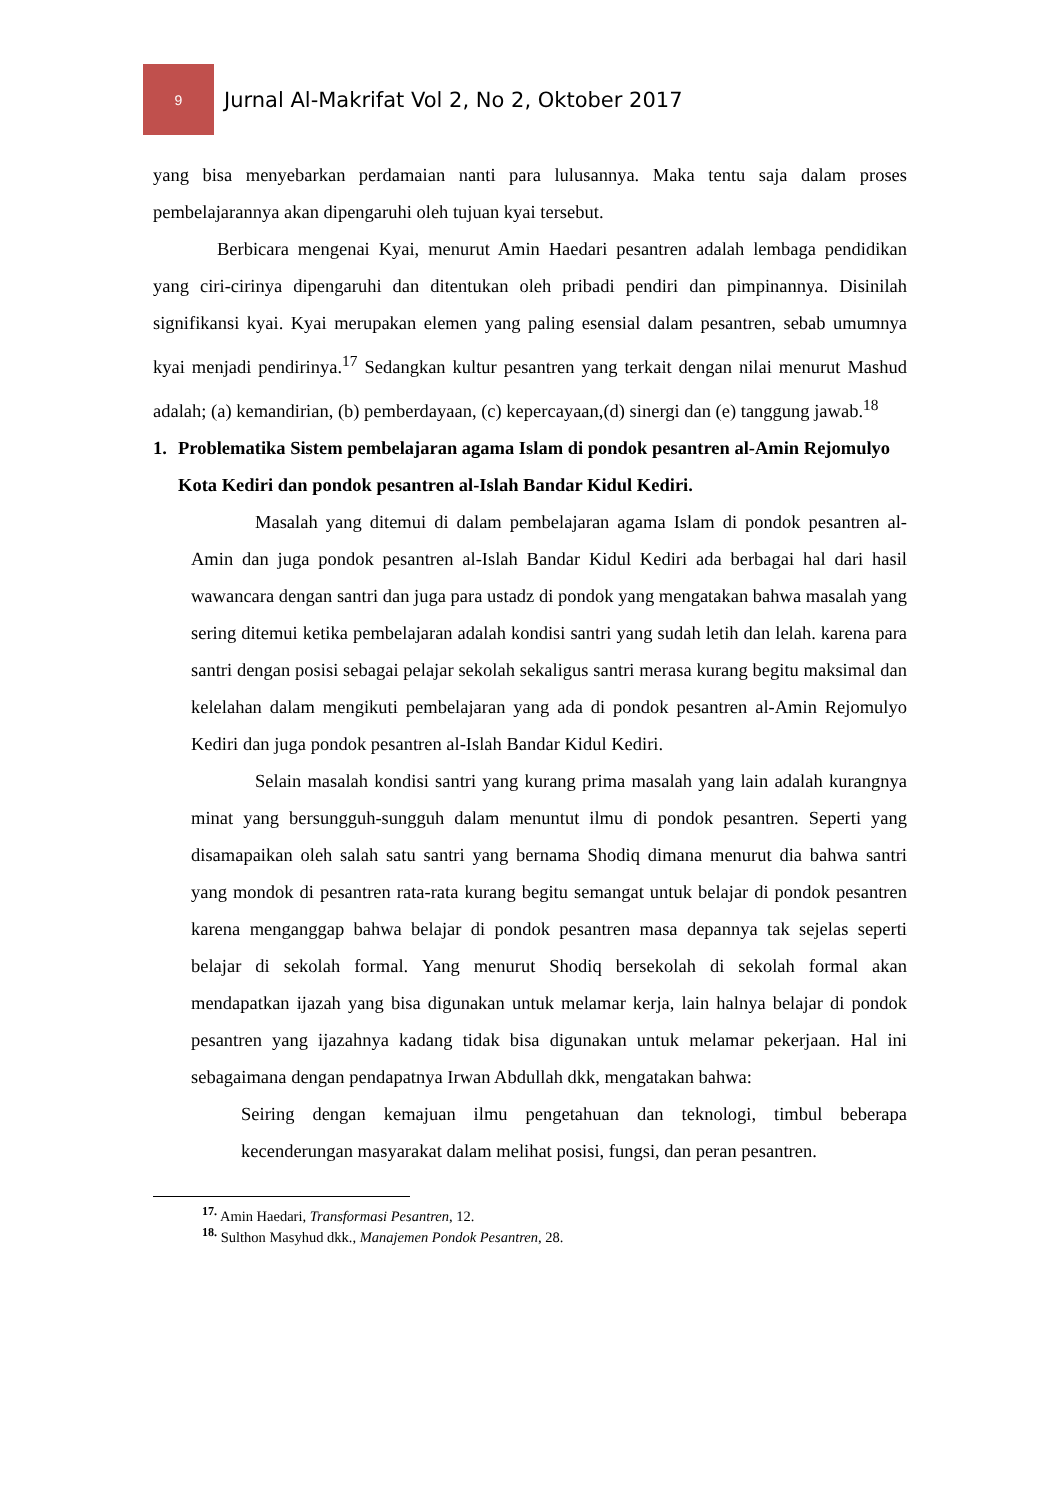9
Jurnal Al-Makrifat Vol 2, No 2, Oktober 2017
yang bisa menyebarkan perdamaian nanti para lulusannya. Maka tentu saja dalam proses pembelajarannya akan dipengaruhi oleh tujuan kyai tersebut.
Berbicara mengenai Kyai, menurut Amin Haedari pesantren adalah lembaga pendidikan yang ciri-cirinya dipengaruhi dan ditentukan oleh pribadi pendiri dan pimpinannya. Disinilah signifikansi kyai. Kyai merupakan elemen yang paling esensial dalam pesantren, sebab umumnya kyai menjadi pendirinya.<sup>17</sup> Sedangkan kultur pesantren yang terkait dengan nilai menurut Mashud adalah; (a) kemandirian, (b) pemberdayaan, (c) kepercayaan,(d) sinergi dan (e) tanggung jawab.<sup>18</sup>
1. Problematika Sistem pembelajaran agama Islam di pondok pesantren al-Amin Rejomulyo Kota Kediri dan pondok pesantren al-Islah Bandar Kidul Kediri.
Masalah yang ditemui di dalam pembelajaran agama Islam di pondok pesantren al-Amin dan juga pondok pesantren al-Islah Bandar Kidul Kediri ada berbagai hal dari hasil wawancara dengan santri dan juga para ustadz di pondok yang mengatakan bahwa masalah yang sering ditemui ketika pembelajaran adalah kondisi santri yang sudah letih dan lelah. karena para santri dengan posisi sebagai pelajar sekolah sekaligus santri merasa kurang begitu maksimal dan kelelahan dalam mengikuti pembelajaran yang ada di pondok pesantren al-Amin Rejomulyo Kediri dan juga pondok pesantren al-Islah Bandar Kidul Kediri.
Selain masalah kondisi santri yang kurang prima masalah yang lain adalah kurangnya minat yang bersungguh-sungguh dalam menuntut ilmu di pondok pesantren. Seperti yang disamapaikan oleh salah satu santri yang bernama Shodiq dimana menurut dia bahwa santri yang mondok di pesantren rata-rata kurang begitu semangat untuk belajar di pondok pesantren karena menganggap bahwa belajar di pondok pesantren masa depannya tak sejelas seperti belajar di sekolah formal. Yang menurut Shodiq bersekolah di sekolah formal akan mendapatkan ijazah yang bisa digunakan untuk melamar kerja, lain halnya belajar di pondok pesantren yang ijazahnya kadang tidak bisa digunakan untuk melamar pekerjaan. Hal ini sebagaimana dengan pendapatnya Irwan Abdullah dkk, mengatakan bahwa:
Seiring dengan kemajuan ilmu pengetahuan dan teknologi, timbul beberapa kecenderungan masyarakat dalam melihat posisi, fungsi, dan peran pesantren.
<sup>17.</sup> Amin Haedari, Transformasi Pesantren, 12.
<sup>18.</sup> Sulthon Masyhud dkk., Manajemen Pondok Pesantren, 28.